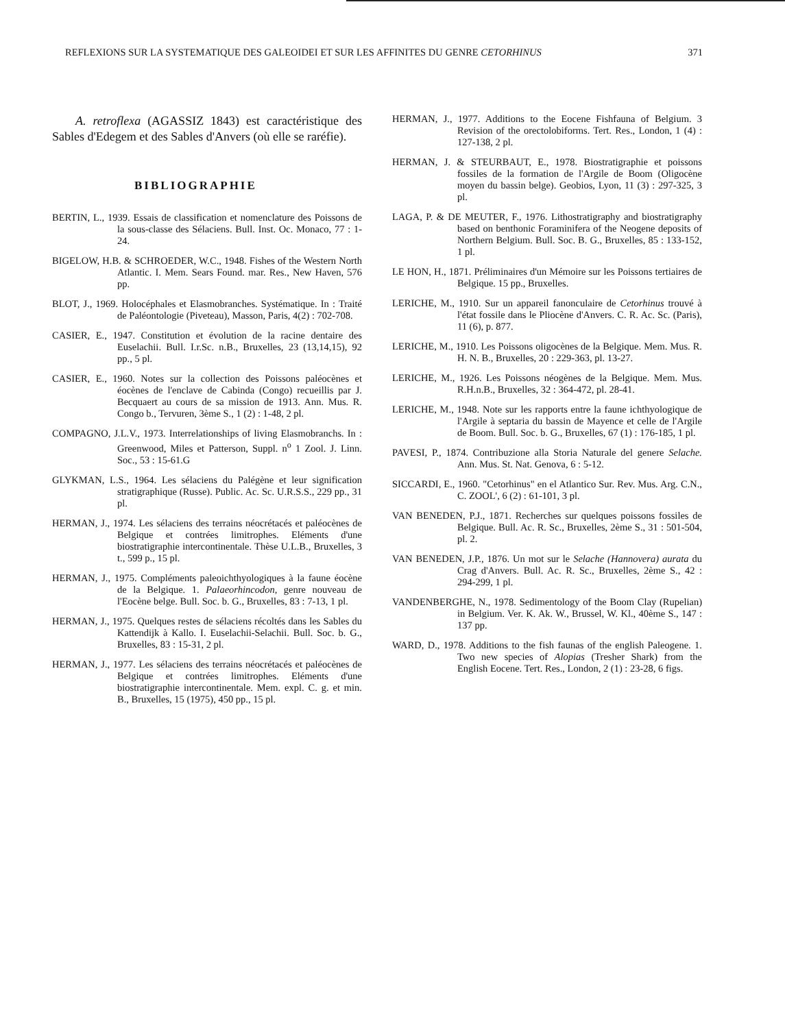REFLEXIONS SUR LA SYSTEMATIQUE DES GALEOIDEI ET SUR LES AFFINITES DU GENRE CETORHINUS 371
A. retroflexa (AGASSIZ 1843) est caractéristique des Sables d'Edegem et des Sables d'Anvers (où elle se raréfie).
BIBLIOGRAPHIE
BERTIN, L., 1939. Essais de classification et nomenclature des Poissons de la sous-classe des Sélaciens. Bull. Inst. Oc. Monaco, 77 : 1-24.
BIGELOW, H.B. & SCHROEDER, W.C., 1948. Fishes of the Western North Atlantic. I. Mem. Sears Found. mar. Res., New Haven, 576 pp.
BLOT, J., 1969. Holocéphales et Elasmobranches. Systématique. In : Traité de Paléontologie (Piveteau), Masson, Paris, 4(2) : 702-708.
CASIER, E., 1947. Constitution et évolution de la racine dentaire des Euselachii. Bull. I.r.Sc. n.B., Bruxelles, 23 (13,14,15), 92 pp., 5 pl.
CASIER, E., 1960. Notes sur la collection des Poissons paléocènes et éocènes de l'enclave de Cabinda (Congo) recueillis par J. Becquaert au cours de sa mission de 1913. Ann. Mus. R. Congo b., Tervuren, 3ème S., 1 (2) : 1-48, 2 pl.
COMPAGNO, J.L.V., 1973. Interrelationships of living Elasmobranchs. In : Greenwood, Miles et Patterson, Suppl. n<sup>o</sup> 1 Zool. J. Linn. Soc., 53 : 15-61.G
GLYKMAN, L.S., 1964. Les sélaciens du Palégène et leur signification stratigraphique (Russe). Public. Ac. Sc. U.R.S.S., 229 pp., 31 pl.
HERMAN, J., 1974. Les sélaciens des terrains néocrétacés et paléocènes de Belgique et contrées limitrophes. Eléments d'une biostratigraphie intercontinentale. Thèse U.L.B., Bruxelles, 3 t., 599 p., 15 pl.
HERMAN, J., 1975. Compléments paleoichthyologiques à la faune éocène de la Belgique. 1. Palaeorhincodon, genre nouveau de l'Eocène belge. Bull. Soc. b. G., Bruxelles, 83 : 7-13, 1 pl.
HERMAN, J., 1975. Quelques restes de sélaciens récoltés dans les Sables du Kattendijk à Kallo. I. Euselachii-Selachii. Bull. Soc. b. G., Bruxelles, 83 : 15-31, 2 pl.
HERMAN, J., 1977. Les sélaciens des terrains néocrétacés et paléocènes de Belgique et contrées limitrophes. Eléments d'une biostratigraphie intercontinentale. Mem. expl. C. g. et min. B., Bruxelles, 15 (1975), 450 pp., 15 pl.
HERMAN, J., 1977. Additions to the Eocene Fishfauna of Belgium. 3 Revision of the orectolobiforms. Tert. Res., London, 1 (4) : 127-138, 2 pl.
HERMAN, J. & STEURBAUT, E., 1978. Biostratigraphie et poissons fossiles de la formation de l'Argile de Boom (Oligocène moyen du bassin belge). Geobios, Lyon, 11 (3) : 297-325, 3 pl.
LAGA, P. & DE MEUTER, F., 1976. Lithostratigraphy and biostratigraphy based on benthonic Foraminifera of the Neogene deposits of Northern Belgium. Bull. Soc. B. G., Bruxelles, 85 : 133-152, 1 pl.
LE HON, H., 1871. Préliminaires d'un Mémoire sur les Poissons tertiaires de Belgique. 15 pp., Bruxelles.
LERICHE, M., 1910. Sur un appareil fanonculaire de Cetorhinus trouvé à l'état fossile dans le Pliocène d'Anvers. C. R. Ac. Sc. (Paris), 11 (6), p. 877.
LERICHE, M., 1910. Les Poissons oligocènes de la Belgique. Mem. Mus. R. H. N. B., Bruxelles, 20 : 229-363, pl. 13-27.
LERICHE, M., 1926. Les Poissons néogènes de la Belgique. Mem. Mus. R.H.n.B., Bruxelles, 32 : 364-472, pl. 28-41.
LERICHE, M., 1948. Note sur les rapports entre la faune ichthyologique de l'Argile à septaria du bassin de Mayence et celle de l'Argile de Boom. Bull. Soc. b. G., Bruxelles, 67 (1) : 176-185, 1 pl.
PAVESI, P., 1874. Contribuzione alla Storia Naturale del genere Selache. Ann. Mus. St. Nat. Genova, 6 : 5-12.
SICCARDI, E., 1960. "Cetorhinus" en el Atlantico Sur. Rev. Mus. Arg. C.N., C. ZOOL', 6 (2) : 61-101, 3 pl.
VAN BENEDEN, P.J., 1871. Recherches sur quelques poissons fossiles de Belgique. Bull. Ac. R. Sc., Bruxelles, 2ème S., 31 : 501-504, pl. 2.
VAN BENEDEN, J.P., 1876. Un mot sur le Selache (Hannovera) aurata du Crag d'Anvers. Bull. Ac. R. Sc., Bruxelles, 2ème S., 42 : 294-299, 1 pl.
VANDENBERGHE, N., 1978. Sedimentology of the Boom Clay (Rupelian) in Belgium. Ver. K. Ak. W., Brussel, W. Kl., 40ème S., 147 : 137 pp.
WARD, D., 1978. Additions to the fish faunas of the english Paleogene. 1. Two new species of Alopias (Tresher Shark) from the English Eocene. Tert. Res., London, 2 (1) : 23-28, 6 figs.